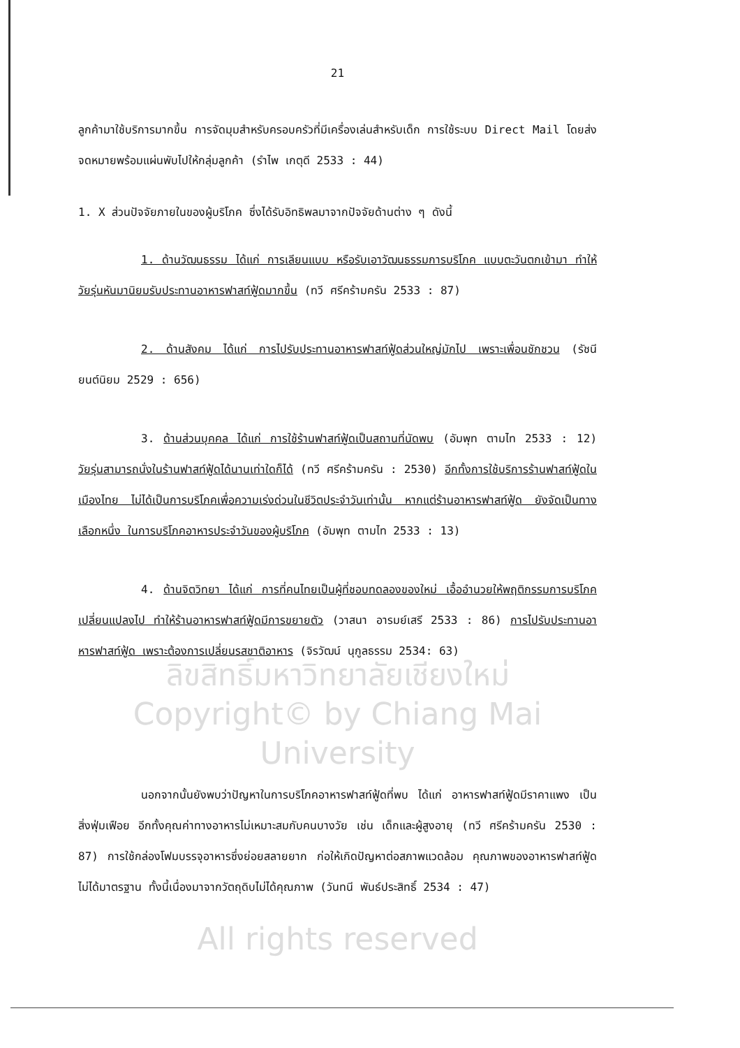21
ลูกค้ามาใช้บริการมากขึ้น การจัดมุมสำหรับครอบครัวที่มีเครื่องเล่นสำหรับเด็ก การใช้ระบบ Direct Mail โดยส่งจดหมายพร้อมแผ่นพับไปให้กลุ่มลูกค้า (รำไพ เกตุดี 2533 : 44)
1. X ส่วนปัจจัยภายในของผู้บริโภค ซึ่งได้รับอิทธิพลมาจากปัจจัยด้านต่าง ๆ ดังนี้
1. ด้านวัฒนธรรม ได้แก่ การเลียนแบบ หรือรับเอาวัฒนธรรมการบริโภค แบบตะวันตกเข้ามา ทำให้วัยรุ่นหันมานิยมรับประทานอาหารฟาสท์ฟู้ดมากขึ้น (ทวี ศรีคร้ามครัน 2533 : 87)
2. ด้านสังคม ได้แก่ การไปรับประทานอาหารฟาสท์ฟู้ดส่วนใหญ่มักไป เพราะเพื่อนชักชวน (รัชนี ยนต์นิยม 2529 : 656)
3. ด้านส่วนบุคคล ได้แก่ การใช้ร้านฟาสท์ฟู้ดเป็นสถานที่นัดพบ (อัมพุท ตามไท 2533 : 12) วัยรุ่นสามารถนั่งในร้านฟาสท์ฟู้ดได้นานเท่าใดก็ได้ (ทวี ศรีคร้ามครัน : 2530) อีกทั้งการใช้บริการร้านฟาสท์ฟู้ดในเมืองไทย ไม่ได้เป็นการบริโภคเพื่อความเร่งด่วนในชีวิตประจำวันเท่านั้น หากแต่ร้านอาหารฟาสท์ฟู้ด ยังจัดเป็นทางเลือกหนึ่ง ในการบริโภคอาหารประจำวันของผู้บริโภค (อัมพุท ตามไท 2533 : 13)
4. ด้านจิตวิทยา ได้แก่ การที่คนไทยเป็นผู้ที่ชอบทดลองของใหม่ เอื้ออำนวยให้พฤติกรรมการบริโภคเปลี่ยนแปลงไป ทำให้ร้านอาหารฟาสท์ฟู้ดมีการขยายตัว (วาสนา อารมย์เสรี 2533 : 86) การไปรับประทานอาหารฟาสท์ฟู้ด เพราะต้องการเปลี่ยนรสชาติอาหาร (จิรวัฒน์ นุกูลธรรม 2534: 63)
ลิขสิทธิ์มหาวิทยาลัยเชียงใหม่
Copyright© by Chiang Mai University
นอกจากนั้นยังพบว่าปัญหาในการบริโภคอาหารฟาสท์ฟู้ดที่พบ ได้แก่ อาหารฟาสท์ฟู้ดมีราคาแพง เป็นสิ่งฟุ่มเฟือย อีกทั้งคุณค่าทางอาหารไม่เหมาะสมกับคนบางวัย เช่น เด็กและผู้สูงอายุ (ทวี ศรีคร้ามครัน 2530 : 87) การใช้กล่องโฟมบรรจุอาหารซึ่งย่อยสลายยาก ก่อให้เกิดปัญหาต่อสภาพแวดล้อม คุณภาพของอาหารฟาสท์ฟู้ดไม่ได้มาตรฐาน ทั้งนี้เนื่องมาจากวัตถุดิบไม่ได้คุณภาพ (วันทนี พันธ์ประสิทธิ์ 2534 : 47)
All rights reserved